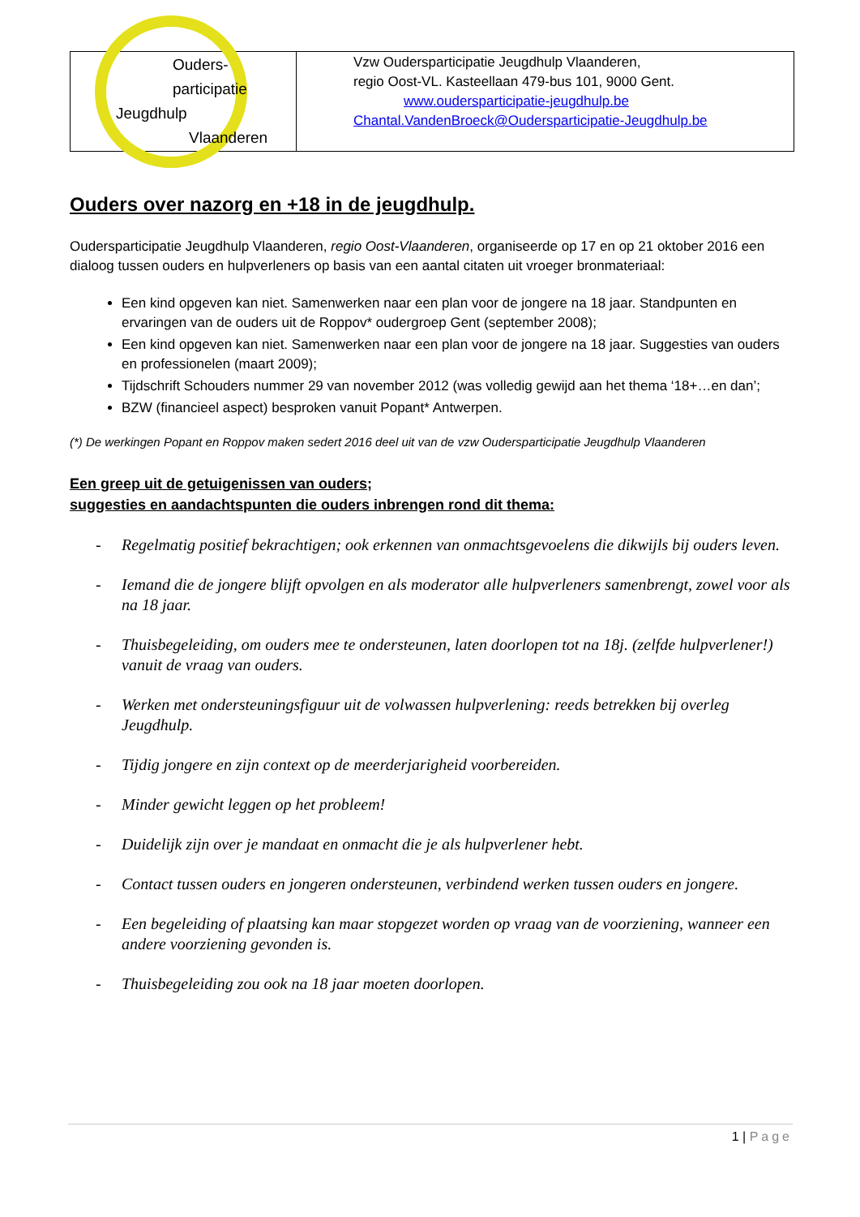| Ouders­participatie Jeugdhulp Vlaanderen | Vzw Ouders­participatie Jeugdhulp Vlaanderen, regio Oost-VL. Kasteellaan 479-bus 101, 9000 Gent. www.oudersparticipatie-jeugdhulp.be Chantal.VandenBroeck@Oudersparticipatie-Jeugdhulp.be |
Ouders over nazorg en +18 in de jeugdhulp.
Ouders­participatie Jeugdhulp Vlaanderen, regio Oost-Vlaanderen, organiseerde op 17 en op 21 oktober 2016 een dialoog tussen ouders en hulpverleners op basis van een aantal citaten uit vroeger bronmateriaal:
Een kind opgeven kan niet. Samenwerken naar een plan voor de jongere na 18 jaar. Standpunten en ervaringen van de ouders uit de Roppov* oudergroep Gent (september 2008);
Een kind opgeven kan niet. Samenwerken naar een plan voor de jongere na 18 jaar. Suggesties van ouders en professionelen (maart 2009);
Tijdschrift Schouders nummer 29 van november 2012 (was volledig gewijd aan het thema ‘18+…en dan’;
BZW (financieel aspect) besproken vanuit Popant* Antwerpen.
(*) De werkingen Popant en Roppov maken sedert 2016 deel uit van de vzw Ouders­participatie Jeugdhulp Vlaanderen
Een greep uit de getuigenissen van ouders;
suggesties en aandachtspunten die ouders inbrengen rond dit thema:
- Regelmatig positief bekrachtigen; ook erkennen van onmachtsgevoelens die dikwijls bij ouders leven.
- Iemand die de jongere blijft opvolgen en als moderator alle hulpverleners samenbrengt, zowel voor als na 18 jaar.
- Thuisbegeleiding, om ouders mee te ondersteunen, laten doorlopen tot na 18j. (zelfde hulpverlener!) vanuit de vraag van ouders.
- Werken met ondersteuningsfiguur uit de volwassen hulpverlening: reeds betrekken bij overleg Jeugdhulp.
- Tijdig jongere en zijn context op de meerderjarigheid voorbereiden.
- Minder gewicht leggen op het probleem!
- Duidelijk zijn over je mandaat en onmacht die je als hulpverlener hebt.
- Contact tussen ouders en jongeren ondersteunen, verbindend werken tussen ouders en jongere.
- Een begeleiding of plaatsing kan maar stopgezet worden op vraag van de voorziening, wanneer een andere voorziening gevonden is.
- Thuisbegeleiding zou ook na 18 jaar moeten doorlopen.
1 | Page